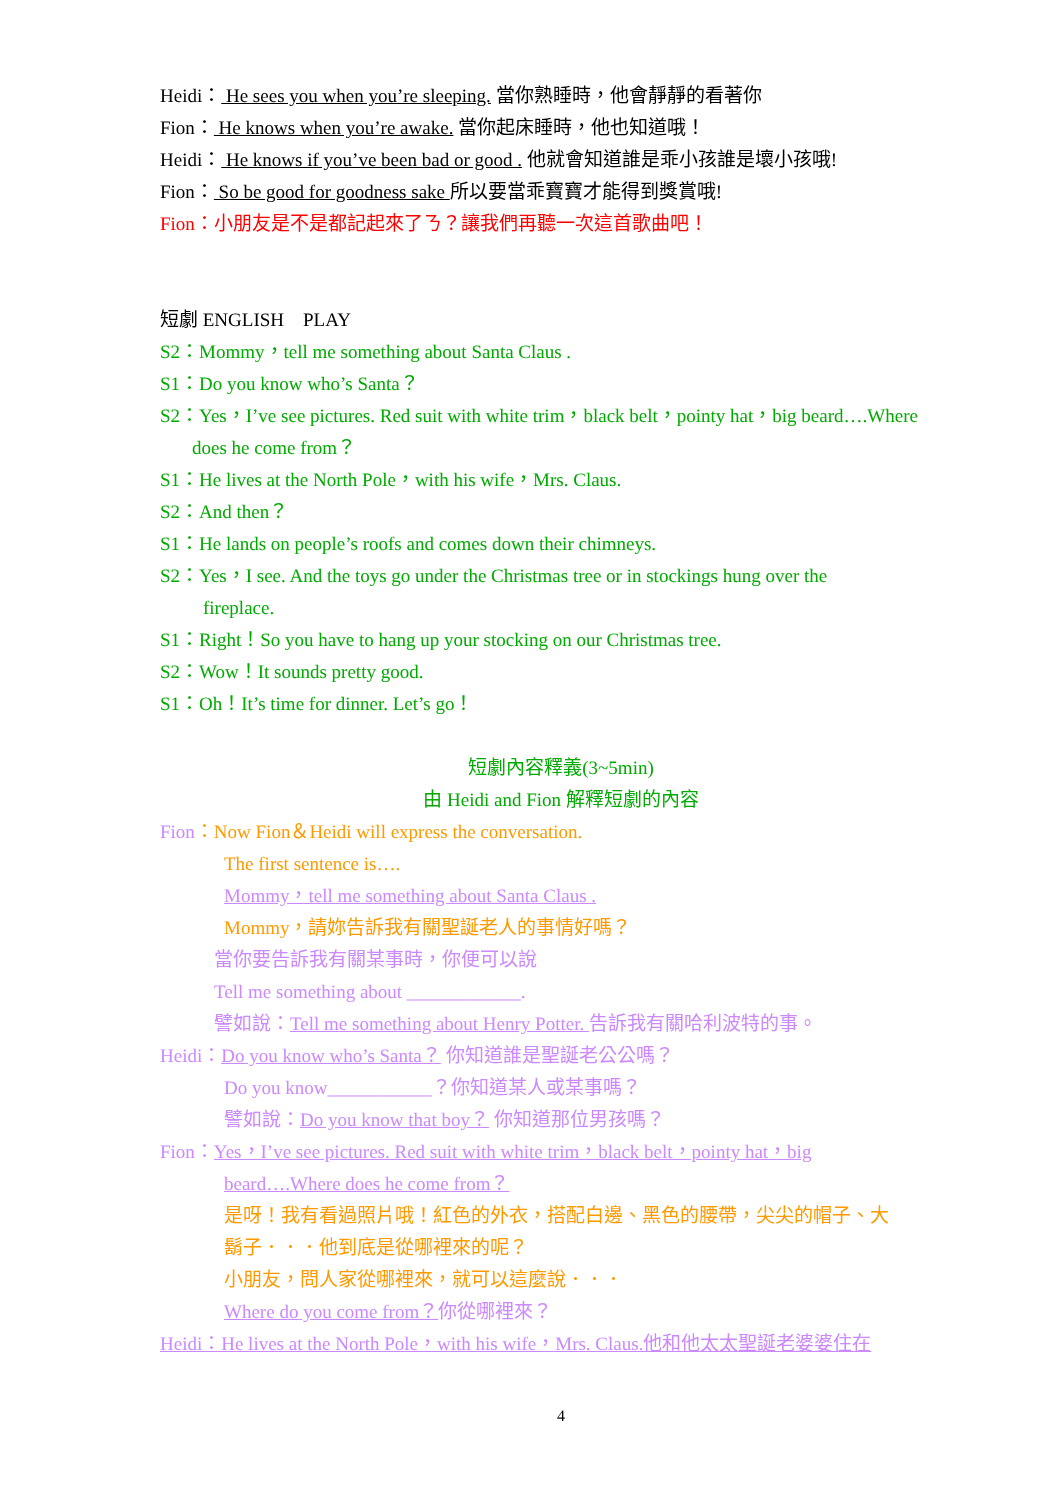Heidi： He sees you when you’re sleeping. 當你熟睡時，他會靜靜的看著你
Fion： He knows when you’re awake. 當你起床睡時，他也知道哦！
Heidi： He knows if you’ve been bad or good . 他就會知道誰是乖小孩誰是壞小孩哦!
Fion： So be good for goodness sake 所以要當乖寶寶才能得到獎賞哦!
Fion：小朋友是不是都記起來了ㄋ？讓我們再聽一次這首歌曲吧！
短劇 ENGLISH　PLAY
S2：Mommy，tell me something about Santa Claus .
S1：Do you know who’s Santa？
S2：Yes，I’ve see pictures. Red suit with white trim，black belt，pointy hat，big beard….Where
does he come from？
S1：He lives at the North Pole，with his wife，Mrs. Claus.
S2：And then？
S1：He lands on people’s roofs and comes down their chimneys.
S2：Yes，I see. And the toys go under the Christmas tree or in stockings hung over the
fireplace.
S1：Right！So you have to hang up your stocking on our Christmas tree.
S2：Wow！It sounds pretty good.
S1：Oh！It’s time for dinner. Let’s go！
短劇內容釋義(3~5min)
由 Heidi and Fion 解釋短劇的內容
Fion：Now Fion＆Heidi will express the conversation.
The first sentence is….
Mommy，tell me something about Santa Claus .
Mommy，請妳告訴我有關聖誕老人的事情好嗎？
當你要告訴我有關某事時，你便可以說
Tell me something about ____________.
譬如說：Tell me something about Henry Potter. 告訴我有關哈利波特的事。
Heidi：Do you know who’s Santa？ 你知道誰是聖誕老公公嗎？
Do you know___________？你知道某人或某事嗎？
譬如說：Do you know that boy？ 你知道那位男孩嗎？
Fion：Yes，I’ve see pictures. Red suit with white trim，black belt，pointy hat，big
beard….Where does he come from？
是呀！我有看過照片哦！紅色的外衣，搭配白邊、黑色的腰帶，尖尖的帽子、大
鬍子．．．他到底是從哪裡來的呢？
小朋友，問人家從哪裡來，就可以這麼說．．．
Where do you come from？你從哪裡來？
Heidi：He lives at the North Pole，with his wife，Mrs. Claus.他和他太太聖誕老婆婆住在
4